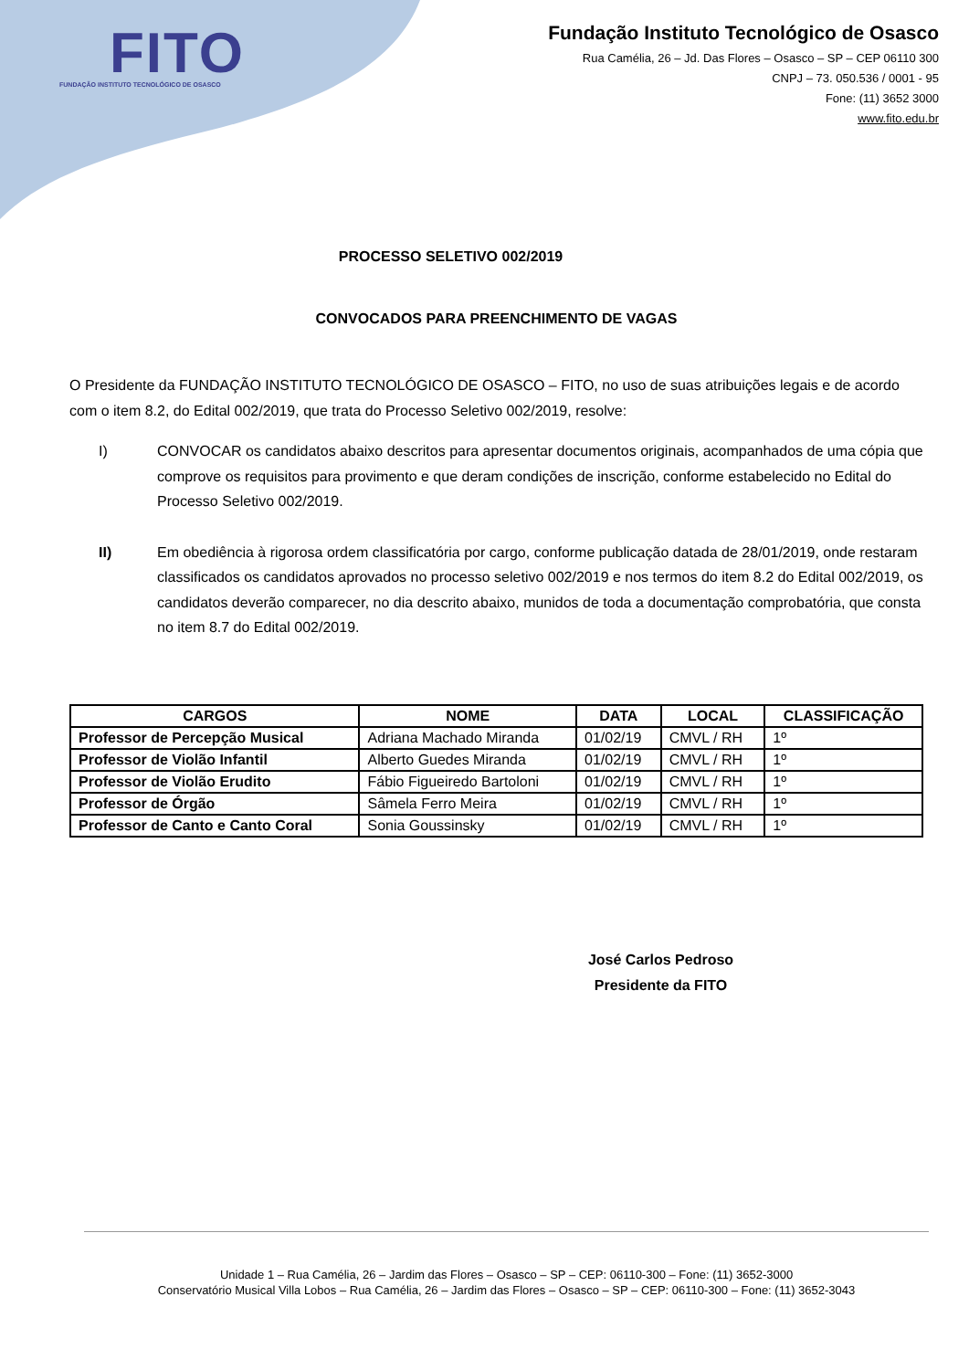FITO
FUNDAÇÃO INSTITUTO TECNOLÓGICO DE OSASCO
Fundação Instituto Tecnológico de Osasco
Rua Camélia, 26 – Jd. Das Flores – Osasco – SP – CEP 06110 300
CNPJ – 73. 050.536 / 0001 - 95
Fone: (11) 3652 3000
www.fito.edu.br
PROCESSO SELETIVO 002/2019
CONVOCADOS PARA PREENCHIMENTO DE VAGAS
O Presidente da FUNDAÇÃO INSTITUTO TECNOLÓGICO DE OSASCO – FITO, no uso de suas atribuições legais e de acordo com o item 8.2, do Edital 002/2019, que trata do Processo Seletivo 002/2019, resolve:
I) CONVOCAR os candidatos abaixo descritos para apresentar documentos originais, acompanhados de uma cópia que comprove os requisitos para provimento e que deram condições de inscrição, conforme estabelecido no Edital do Processo Seletivo 002/2019.
II) Em obediência à rigorosa ordem classificatória por cargo, conforme publicação datada de 28/01/2019, onde restaram classificados os candidatos aprovados no processo seletivo 002/2019 e nos termos do item 8.2 do Edital 002/2019, os candidatos deverão comparecer, no dia descrito abaixo, munidos de toda a documentação comprobatória, que consta no item 8.7 do Edital 002/2019.
| CARGOS | NOME | DATA | LOCAL | CLASSIFICAÇÃO |
| --- | --- | --- | --- | --- |
| Professor de Percepção Musical | Adriana Machado Miranda | 01/02/19 | CMVL / RH | 1º |
| Professor de Violão Infantil | Alberto Guedes Miranda | 01/02/19 | CMVL / RH | 1º |
| Professor de Violão Erudito | Fábio Figueiredo Bartoloni | 01/02/19 | CMVL / RH | 1º |
| Professor de Órgão | Sâmela Ferro Meira | 01/02/19 | CMVL / RH | 1º |
| Professor de Canto e Canto Coral | Sonia Goussinsky | 01/02/19 | CMVL / RH | 1º |
José Carlos Pedroso
Presidente da FITO
Unidade 1 – Rua Camélia, 26 – Jardim das Flores – Osasco – SP – CEP: 06110-300 – Fone: (11) 3652-3000
Conservatório Musical Villa Lobos – Rua Camélia, 26 – Jardim das Flores – Osasco – SP – CEP: 06110-300 – Fone: (11) 3652-3043